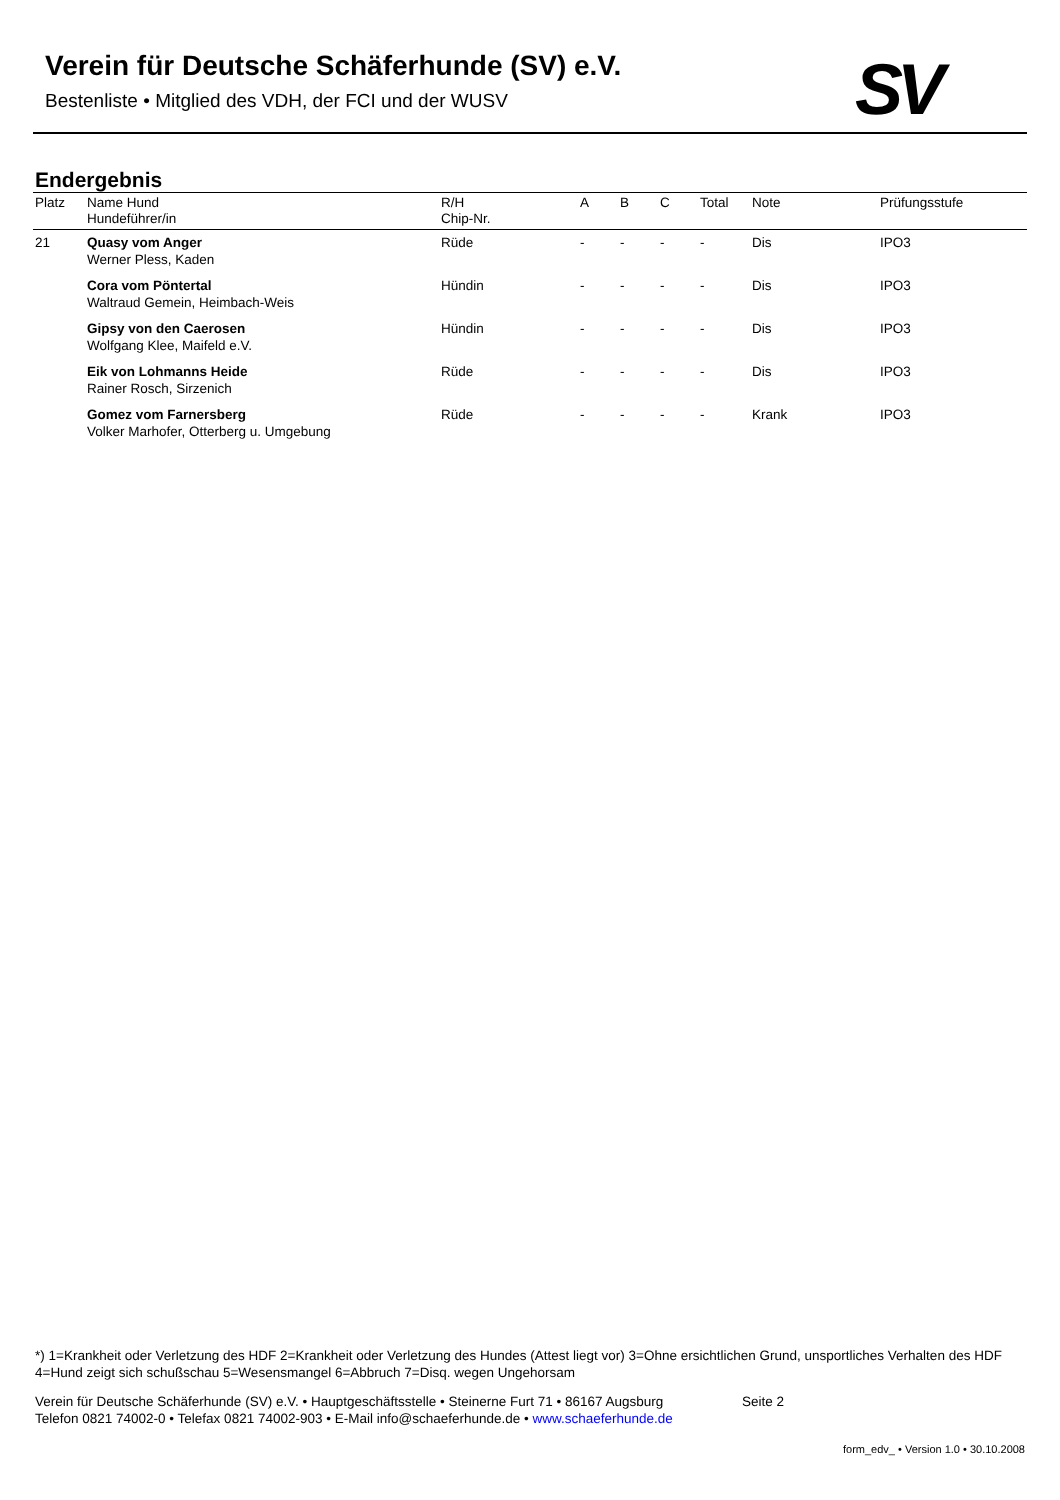Verein für Deutsche Schäferhunde (SV) e.V.
Bestenliste • Mitglied des VDH, der FCI und der WUSV
SV
Endergebnis
| Platz | Name Hund Hundeführer/in | R/H Chip-Nr. | A | B | C | Total | Note | Prüfungsstufe |
| --- | --- | --- | --- | --- | --- | --- | --- | --- |
| 21 | Quasy vom Anger Werner Pless, Kaden | Rüde | - | - | - | - | Dis | IPO3 |
| | Cora vom Pöntertal Waltraud Gemein, Heimbach-Weis | Hündin | - | - | - | - | Dis | IPO3 |
| | Gipsy von den Caerosen Wolfgang Klee, Maifeld e.V. | Hündin | - | - | - | - | Dis | IPO3 |
| | Eik von Lohmanns Heide Rainer Rosch, Sirzenich | Rüde | - | - | - | - | Dis | IPO3 |
| | Gomez vom Farnersberg Volker Marhofer, Otterberg u. Umgebung | Rüde | - | - | - | - | Krank | IPO3 |
*) 1=Krankheit oder Verletzung des HDF 2=Krankheit oder Verletzung des Hundes (Attest liegt vor) 3=Ohne ersichtlichen Grund, unsportliches Verhalten des HDF 4=Hund zeigt sich schußschau 5=Wesensmangel 6=Abbruch 7=Disq. wegen Ungehorsam
Verein für Deutsche Schäferhunde (SV) e.V. • Hauptgeschäftsstelle • Steinerne Furt 71 • 86167 Augsburg Seite 2
Telefon 0821 74002-0 • Telefax 0821 74002-903 • E-Mail info@schaeferhunde.de • www.schaeferhunde.de
form_edv_ • Version 1.0 • 30.10.2008